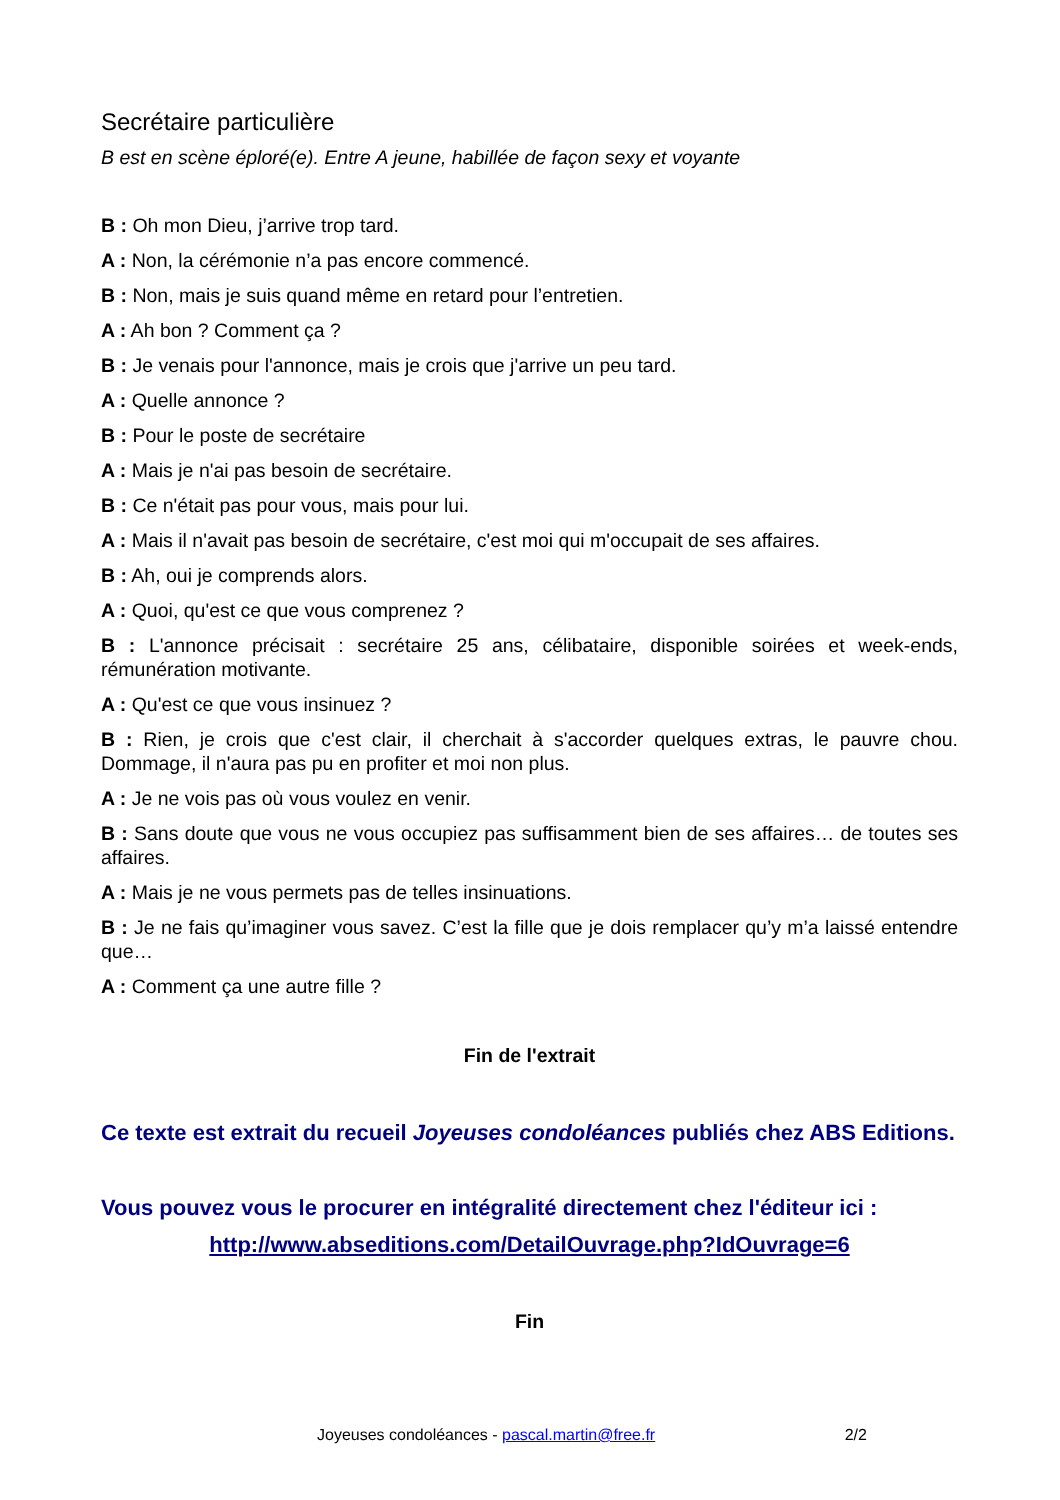Secrétaire particulière
B est en scène éploré(e). Entre A jeune, habillée de façon sexy et voyante
B : Oh mon Dieu, j’arrive trop tard.
A : Non, la cérémonie n’a pas encore commencé.
B : Non, mais je suis quand même en retard pour l’entretien.
A : Ah bon ? Comment ça ?
B : Je venais pour l'annonce, mais je crois que j'arrive un peu tard.
A : Quelle annonce ?
B : Pour le poste de secrétaire
A : Mais je n'ai pas besoin de secrétaire.
B : Ce n'était pas pour vous, mais pour lui.
A : Mais il n'avait pas besoin de secrétaire, c'est moi qui m'occupait de ses affaires.
B : Ah, oui je comprends alors.
A : Quoi, qu'est ce que vous comprenez ?
B : L'annonce précisait : secrétaire 25 ans, célibataire, disponible soirées et week-ends, rémunération motivante.
A : Qu'est ce que vous insinuez ?
B : Rien, je crois que c'est clair, il cherchait à s'accorder quelques extras, le pauvre chou. Dommage, il n'aura pas pu en profiter et moi non plus.
A : Je ne vois pas où vous voulez en venir.
B : Sans doute que vous ne vous occupiez pas suffisamment bien de ses affaires… de toutes ses affaires.
A : Mais je ne vous permets pas de telles insinuations.
B : Je ne fais qu’imaginer vous savez. C’est la fille que je dois remplacer qu’y m’a laissé entendre que…
A : Comment ça une autre fille ?
Fin de l'extrait
Ce texte est extrait du recueil Joyeuses condoléances publiés chez ABS Editions.
Vous pouvez vous le procurer en intégralité directement chez l'éditeur ici :
http://www.abseditions.com/DetailOuvrage.php?IdOuvrage=6
Fin
Joyeuses condoléances - pascal.martin@free.fr 2/2